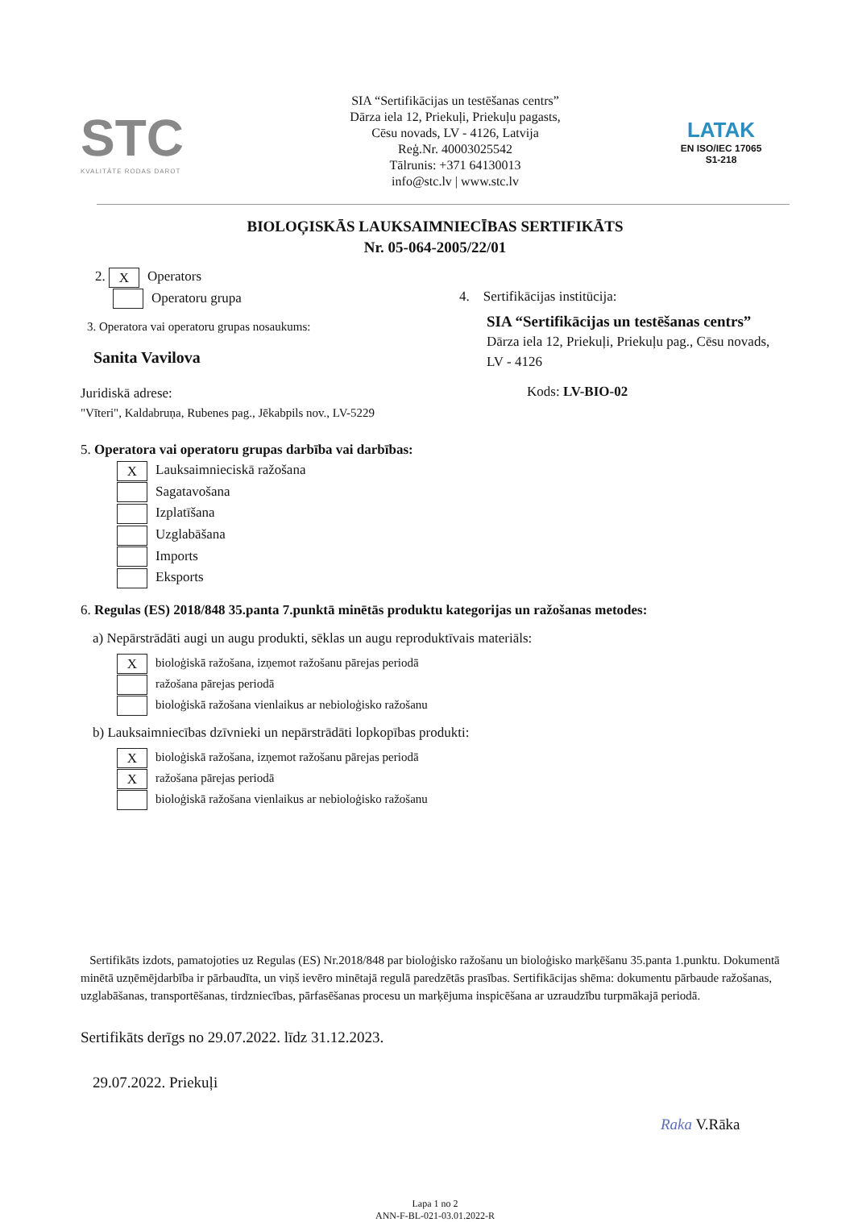STC
KVALITĀTE RODAS DAROT
SIA “Sertifikācijas un testēšanas centrs”
Dārza iela 12, Priekuļi, Priekuļu pagasts,
Cēsu novads, LV - 4126, Latvija
Reģ.Nr. 40003025542
Tālrunis: +371 64130013
info@stc.lv | www.stc.lv
LATAK
EN ISO/IEC 17065
S1-218
BIOLOĢISKĀS LAUKSAIMNIECĪBAS SERTIFIKĀTS
Nr. 05-064-2005/22/01
2. X Operators
Operatoru grupa
3. Operatora vai operatoru grupas nosaukums:
Sanita Vavilova
Juridiskā adrese:
"Vīteri", Kaldabruņa, Rubenes pag., Jēkabpils nov., LV-5229
4. Sertifikācijas institūcija:
SIA “Sertifikācijas un testēšanas centrs”
Dārza iela 12, Priekuļi, Priekuļu pag., Cēsu novads, LV - 4126
Kods: LV-BIO-02
5. Operatora vai operatoru grupas darbība vai darbības:
X Lauksaimnieciskā ražošana
Sagatavošana
Izplatīšana
Uzglabāšana
Imports
Eksports
6. Regulas (ES) 2018/848 35.panta 7.punktā minētās produktu kategorijas un ražošanas metodes:
a) Nepārstrādāti augi un augu produkti, sēklas un augu reproduktīvais materiāls:
Xbioloģiskā ražošana, izņemot ražošanu pārejas periodā
ražošana pārejas periodā
bioloģiskā ražošana vienlaikus ar nebioloģisko ražošanu
b) Lauksaimniecības dzīvnieki un nepārstrādāti lopkopības produkti:
Xbioloģiskā ražošana, izņemot ražošanu pārejas periodā
Xražošana pārejas periodā
bioloģiskā ražošana vienlaikus ar nebioloģisko ražošanu
Sertifikāts izdots, pamatojoties uz Regulas (ES) Nr.2018/848 par bioloģisko ražošanu un bioloģisko marķēšanu 35.panta 1.punktu. Dokumentā minētā uzņēmējdarbība ir pārbaudīta, un viņš ievēro minētajā regulā paredzētās prasības. Sertifikācijas shēma: dokumentu pārbaude ražošanas, uzglabāšanas, transportēšanas, tirdzniecības, pārfasēšanas procesu un marķējuma inspicēšana ar uzraudzību turpmākajā periodā.
Sertifikāts derīgs no 29.07.2022. līdz 31.12.2023.
29.07.2022. Priekuļi
Raka V.Rāka
Lapa 1 no 2
ANN-F-BL-021-03.01.2022-R